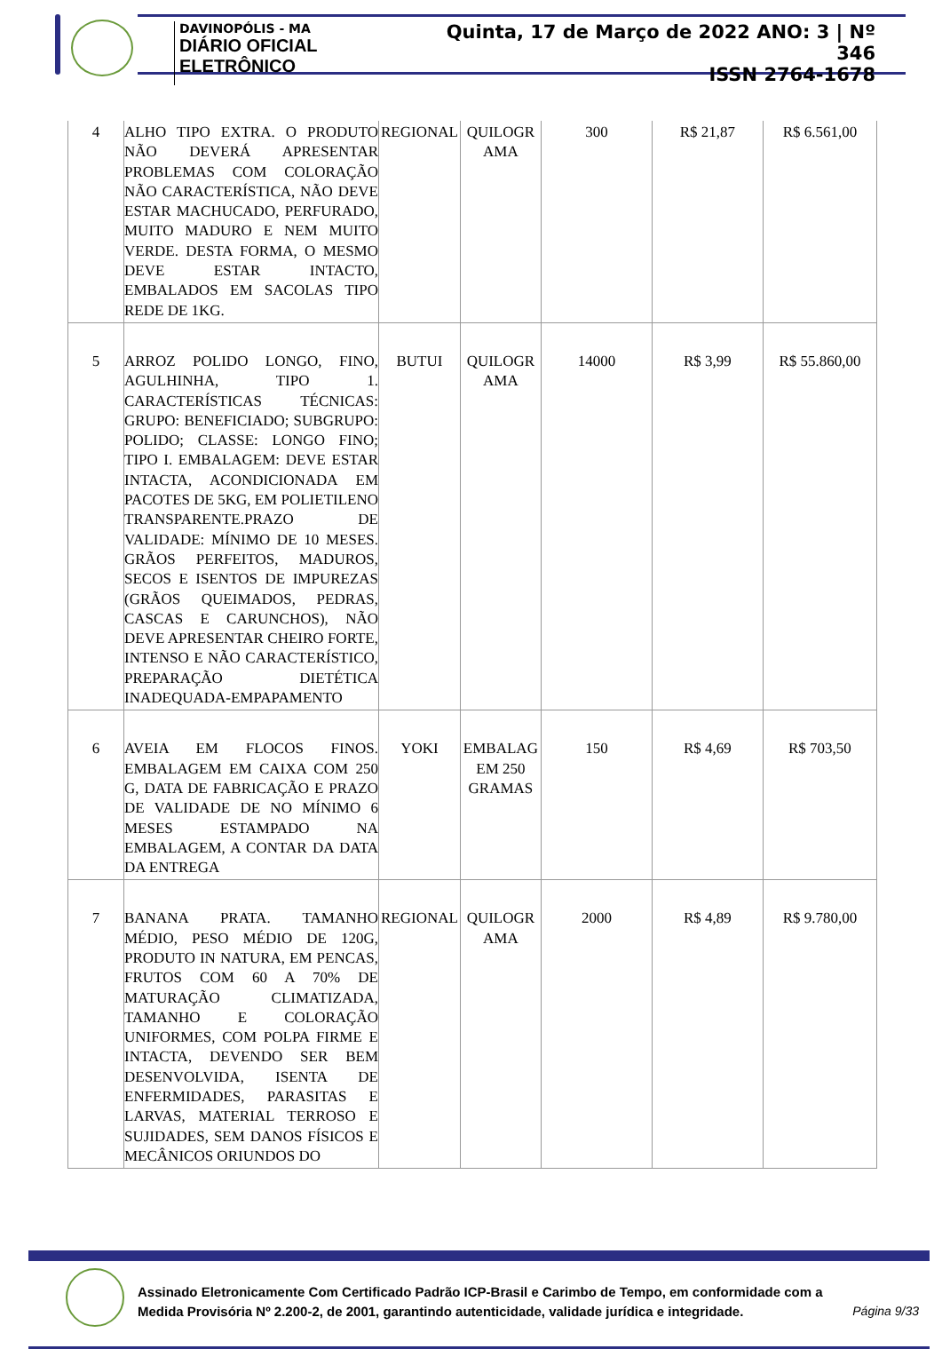DAVINOPÓLIS - MA
DIÁRIO OFICIAL ELETRÔNICO
Quinta, 17 de Março de 2022 ANO: 3 | Nº 346
ISSN 2764-1678
| 4 | ALHO TIPO EXTRA. O PRODUTO NÃO DEVERÁ APRESENTAR PROBLEMAS COM COLORAÇÃO NÃO CARACTERÍSTICA, NÃO DEVE ESTAR MACHUCADO, PERFURADO, MUITO MADURO E NEM MUITO VERDE. DESTA FORMA, O MESMO DEVE ESTAR INTACTO, EMBALADOS EM SACOLAS TIPO REDE DE 1KG. | REGIONAL | QUILOGR AMA | 300 | R$ 21,87 | R$ 6.561,00 |
| 5 | ARROZ POLIDO LONGO, FINO, AGULHINHA, TIPO 1. CARACTERÍSTICAS TÉCNICAS: GRUPO: BENEFICIADO; SUBGRUPO: POLIDO; CLASSE: LONGO FINO; TIPO I. EMBALAGEM: DEVE ESTAR INTACTA, ACONDICIONADA EM PACOTES DE 5KG, EM POLIETILENO TRANSPARENTE.PRAZO DE VALIDADE: MÍNIMO DE 10 MESES. GRÃOS PERFEITOS, MADUROS, SECOS E ISENTOS DE IMPUREZAS (GRÃOS QUEIMADOS, PEDRAS, CASCAS E CARUNCHOS), NÃO DEVE APRESENTAR CHEIRO FORTE, INTENSO E NÃO CARACTERÍSTICO, PREPARAÇÃO DIETÉTICA INADEQUADA-EMPAPAMENTO | BUTUI | QUILOGR AMA | 14000 | R$ 3,99 | R$ 55.860,00 |
| 6 | AVEIA EM FLOCOS FINOS. EMBALAGEM EM CAIXA COM 250 G, DATA DE FABRICAÇÃO E PRAZO DE VALIDADE DE NO MÍNIMO 6 MESES ESTAMPADO NA EMBALAGEM, A CONTAR DA DATA DA ENTREGA | YOKI | EMBALAG EM 250 GRAMAS | 150 | R$ 4,69 | R$ 703,50 |
| 7 | BANANA PRATA. TAMANHO MÉDIO, PESO MÉDIO DE 120G, PRODUTO IN NATURA, EM PENCAS, FRUTOS COM 60 A 70% DE MATURAÇÃO CLIMATIZADA, TAMANHO E COLORAÇÃO UNIFORMES, COM POLPA FIRME E INTACTA, DEVENDO SER BEM DESENVOLVIDA, ISENTA DE ENFERMIDADES, PARASITAS E LARVAS, MATERIAL TERROSO E SUJIDADES, SEM DANOS FÍSICOS E MECÂNICOS ORIUNDOS DO | REGIONAL | QUILOGR AMA | 2000 | R$ 4,89 | R$ 9.780,00 |
Assinado Eletronicamente Com Certificado Padrão ICP-Brasil e Carimbo de Tempo, em conformidade com a
Medida Provisória Nº 2.200-2, de 2001, garantindo autenticidade, validade jurídica e integridade.
Página 9/33